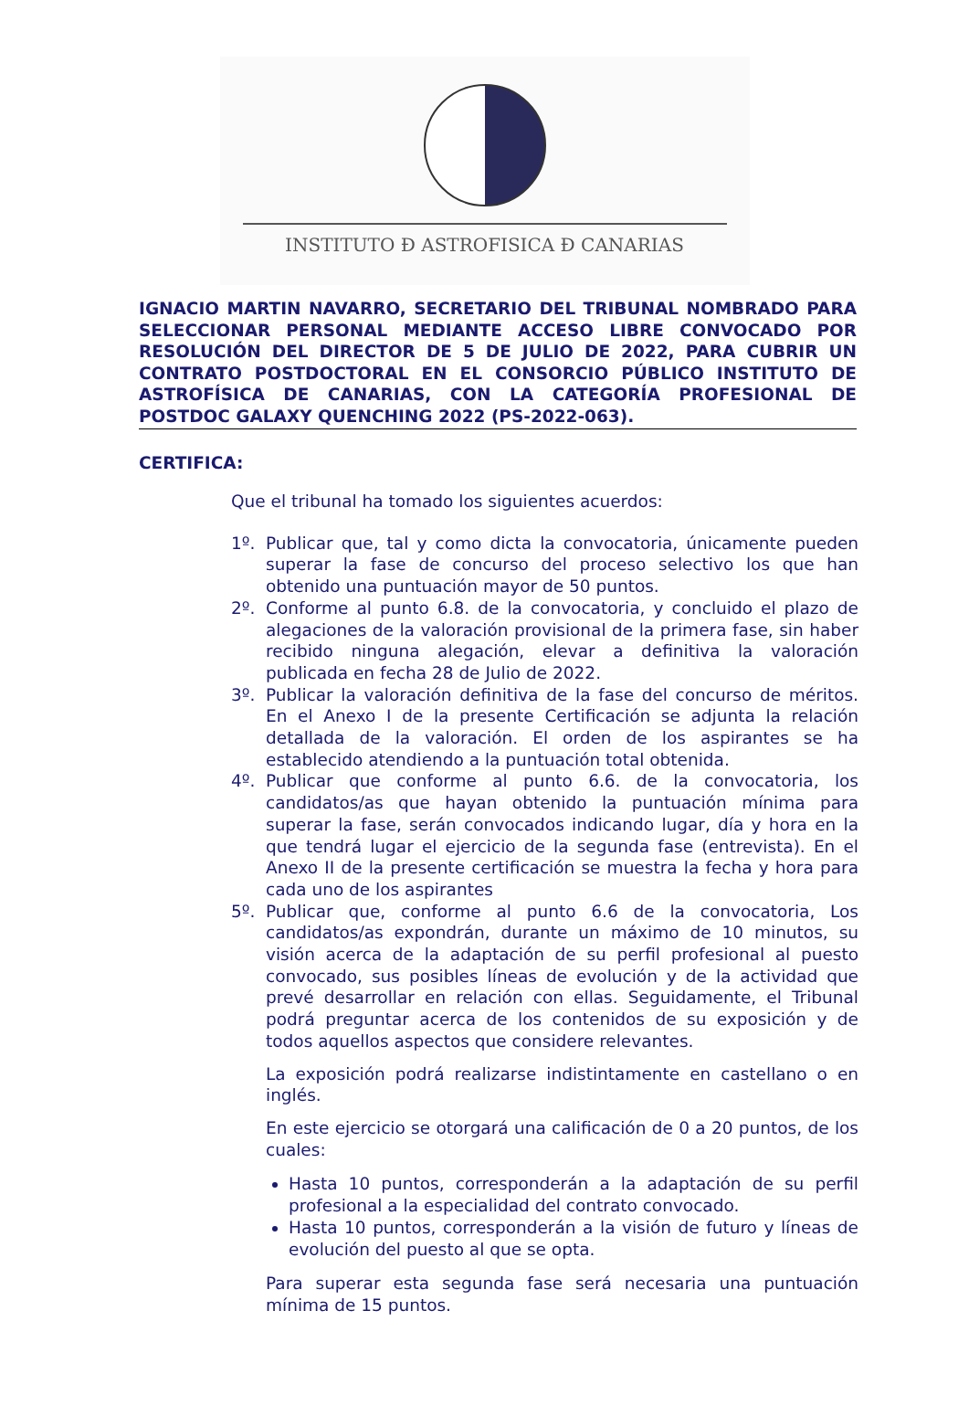INSTITUTO Ð ASTROFISICA Ð CANARIAS
IGNACIO MARTIN NAVARRO, SECRETARIO DEL TRIBUNAL NOMBRADO PARA SELECCIONAR PERSONAL MEDIANTE ACCESO LIBRE CONVOCADO POR RESOLUCIÓN DEL DIRECTOR DE 5 DE JULIO DE 2022, PARA CUBRIR UN CONTRATO POSTDOCTORAL EN EL CONSORCIO PÚBLICO INSTITUTO DE ASTROFÍSICA DE CANARIAS, CON LA CATEGORÍA PROFESIONAL DE POSTDOC GALAXY QUENCHING 2022 (PS-2022-063).
CERTIFICA:
Que el tribunal ha tomado los siguientes acuerdos:
1º. Publicar que, tal y como dicta la convocatoria, únicamente pueden superar la fase de concurso del proceso selectivo los que han obtenido una puntuación mayor de 50 puntos.
2º. Conforme al punto 6.8. de la convocatoria, y concluido el plazo de alegaciones de la valoración provisional de la primera fase, sin haber recibido ninguna alegación, elevar a definitiva la valoración publicada en fecha 28 de Julio de 2022.
3º. Publicar la valoración definitiva de la fase del concurso de méritos. En el Anexo I de la presente Certificación se adjunta la relación detallada de la valoración. El orden de los aspirantes se ha establecido atendiendo a la puntuación total obtenida.
4º. Publicar que conforme al punto 6.6. de la convocatoria, los candidatos/as que hayan obtenido la puntuación mínima para superar la fase, serán convocados indicando lugar, día y hora en la que tendrá lugar el ejercicio de la segunda fase (entrevista). En el Anexo II de la presente certificación se muestra la fecha y hora para cada uno de los aspirantes
5º. Publicar que, conforme al punto 6.6 de la convocatoria, Los candidatos/as expondrán, durante un máximo de 10 minutos, su visión acerca de la adaptación de su perfil profesional al puesto convocado, sus posibles líneas de evolución y de la actividad que prevé desarrollar en relación con ellas. Seguidamente, el Tribunal podrá preguntar acerca de los contenidos de su exposición y de todos aquellos aspectos que considere relevantes.
La exposición podrá realizarse indistintamente en castellano o en inglés.
En este ejercicio se otorgará una calificación de 0 a 20 puntos, de los cuales:
Hasta 10 puntos, corresponderán a la adaptación de su perfil profesional a la especialidad del contrato convocado.
Hasta 10 puntos, corresponderán a la visión de futuro y líneas de evolución del puesto al que se opta.
Para superar esta segunda fase será necesaria una puntuación mínima de 15 puntos.